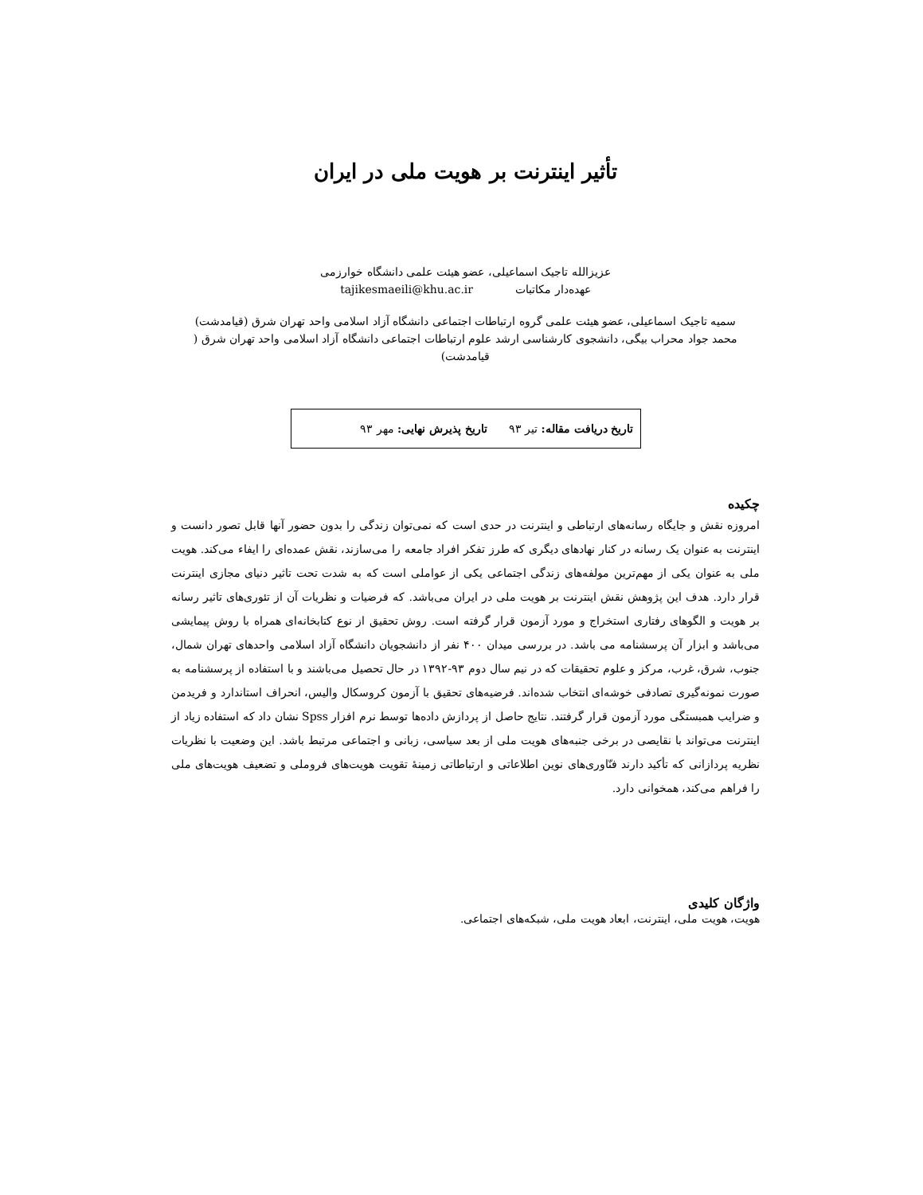تأثیر اینترنت بر هویت ملی در ایران
عزیزالله تاجیک اسماعیلی، عضو هیئت علمی دانشگاه خوارزمی
عهده‌دار مکاتبات tajikesmaeili@khu.ac.ir
سمیه تاجیک اسماعیلی، عضو هیئت علمی گروه ارتباطات اجتماعی دانشگاه آزاد اسلامی واحد تهران شرق (قیامدشت)
محمد جواد محراب بیگی، دانشجوی کارشناسی ارشد علوم ارتباطات اجتماعی دانشگاه آزاد اسلامی واحد تهران شرق ( قیامدشت)
تاریخ دریافت مقاله: تیر ۹۳ تاریخ پذیرش نهایی: مهر ۹۳
چکیده
امروزه نقش و جایگاه رسانه‌های ارتباطی و اینترنت در حدی است که نمی‌توان زندگی را بدون حضور آنها قابل تصور دانست و اینترنت به عنوان یک رسانه در کنار نهادهای دیگری که طرز تفکر افراد جامعه را می‌سازند، نقش عمده‌ای را ایفاء می‌کند. هویت ملی به عنوان یکی از مهم‌ترین مولفه‌های زندگی اجتماعی یکی از عواملی است که به شدت تحت تاثیر دنیای مجازی اینترنت قرار دارد. هدف این پژوهش نقش اینترنت بر هویت ملی در ایران می‌باشد. که فرضیات و نظریات آن از تئوری‌های تاثیر رسانه بر هویت و الگوهای رفتاری استخراج و مورد آزمون قرار گرفته است. روش تحقیق از نوع کتابخانه‌ای همراه با روش پیمایشی می‌باشد و ابزار آن پرسشنامه می باشد. در بررسی میدان ۴۰۰ نفر از دانشجویان دانشگاه آزاد اسلامی واحدهای تهران شمال، جنوب، شرق، غرب، مرکز و علوم تحقیقات که در نیم سال دوم ۹۳-۱۳۹۲ در حال تحصیل می‌باشند و با استفاده از پرسشنامه به صورت نمونه‌گیری تصادفی خوشه‌ای انتخاب شده‌اند. فرضیه‌های تحقیق با آزمون کروسکال والیس، انحراف استاندارد و فریدمن و ضرایب همبستگی مورد آزمون قرار گرفتند. نتایج حاصل از پردازش داده‌ها توسط نرم افزار Spss نشان داد که استفاده زیاد از اینترنت می‌تواند با نقایصی در برخی جنبه‌های هویت ملی از بعد سیاسی، زبانی و اجتماعی مرتبط باشد. این وضعیت با نظریات نظریه پردازانی که تأکید دارند فنّاوری‌های نوین اطلاعاتی و ارتباطاتی زمینهٔ تقویت هویت‌های فروملی و تضعیف هویت‌های ملی را فراهم می‌کند، همخوانی دارد.
واژگان کلیدی
هویت، هویت ملی، اینترنت، ابعاد هویت ملی، شبکه‌های اجتماعی.